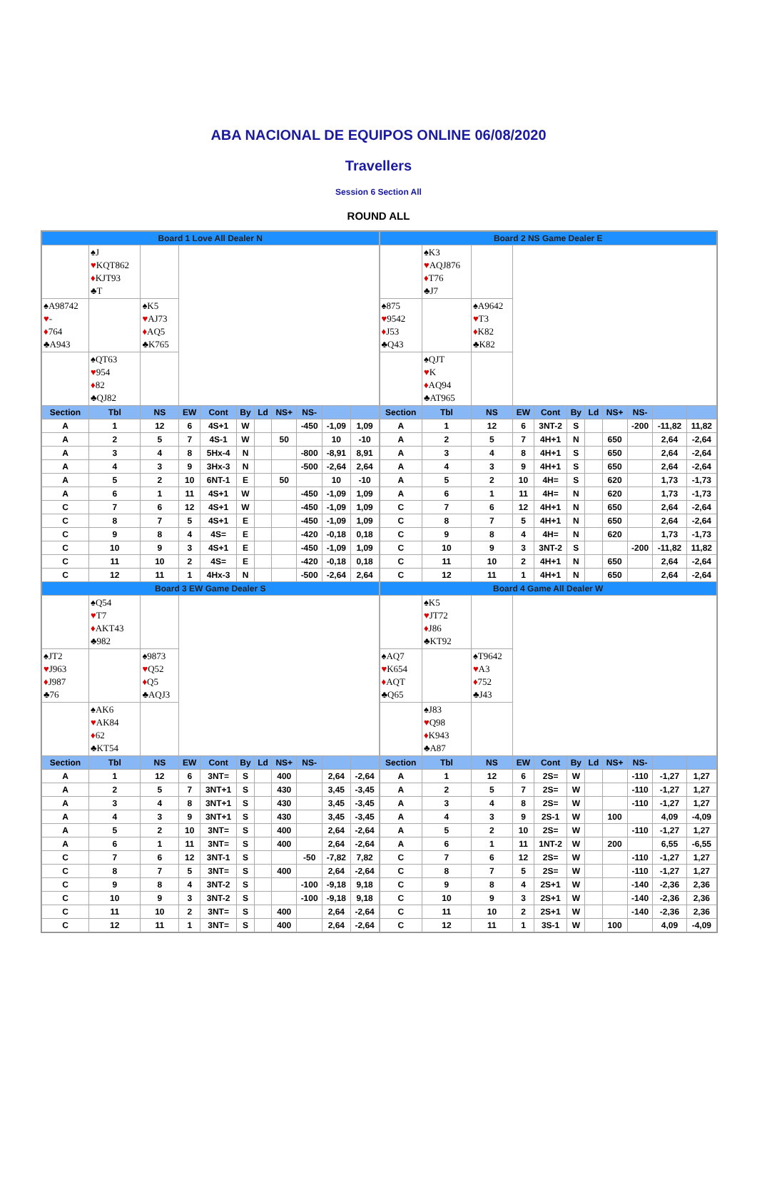ABA NACIONAL DE EQUIPOS ONLINE 06/08/2020
Travellers
Session 6 Section All
ROUND ALL
| Board 1 Love All Dealer N | | | | | | | | | | |
| | ♠J ♥ KQT862 ♦ KJT93 ♣T | | | | | | | | | |
| ♠A98742 ♥ - ♦ 764 ♣A943 | | ♠K5 ♥ AJ73 ♦ AQ5 ♣K765 | | | | | | | | |
| | ♠QT63 ♥ 954 ♦ 82 ♣QJ82 | | | | | | | | | |
| Section | Tbl | NS | EW | Cont | By | Ld | NS+ | NS- | | |
| A | 1 | 12 | 6 | 4S+1 | W | | | -450 | -1,09 | 1,09 |
| A | 2 | 5 | 7 | 4S-1 | W | | 50 | | 10 | -10 |
| A | 3 | 4 | 8 | 5Hx-4 | N | | | -800 | -8,91 | 8,91 |
| A | 4 | 3 | 9 | 3Hx-3 | N | | | -500 | -2,64 | 2,64 |
| A | 5 | 2 | 10 | 6NT-1 | E | | 50 | | 10 | -10 |
| A | 6 | 1 | 11 | 4S+1 | W | | | -450 | -1,09 | 1,09 |
| C | 7 | 6 | 12 | 4S+1 | W | | | -450 | -1,09 | 1,09 |
| C | 8 | 7 | 5 | 4S+1 | E | | | -450 | -1,09 | 1,09 |
| C | 9 | 8 | 4 | 4S= | E | | | -420 | -0,18 | 0,18 |
| C | 10 | 9 | 3 | 4S+1 | E | | | -450 | -1,09 | 1,09 |
| C | 11 | 10 | 2 | 4S= | E | | | -420 | -0,18 | 0,18 |
| C | 12 | 11 | 1 | 4Hx-3 | N | | | -500 | -2,64 | 2,64 |
| Board 3 EW Game Dealer S | | | | | | | | | | |
| | ♠Q54 ♥ T7 ♦ AKT43 ♣982 | | | | | | | | | |
| ♠JT2 ♥ J963 ♦ J987 ♣76 | | ♠9873 ♥ Q52 ♦ Q5 ♣AQJ3 | | | | | | | | |
| | ♠AK6 ♥ AK84 ♦ 62 ♣KT54 | | | | | | | | | |
| Section | Tbl | NS | EW | Cont | By | Ld | NS+ | NS- | | |
| A | 1 | 12 | 6 | 3NT= | S | | 400 | | 2,64 | -2,64 |
| A | 2 | 5 | 7 | 3NT+1 | S | | 430 | | 3,45 | -3,45 |
| A | 3 | 4 | 8 | 3NT+1 | S | | 430 | | 3,45 | -3,45 |
| A | 4 | 3 | 9 | 3NT+1 | S | | 430 | | 3,45 | -3,45 |
| A | 5 | 2 | 10 | 3NT= | S | | 400 | | 2,64 | -2,64 |
| A | 6 | 1 | 11 | 3NT= | S | | 400 | | 2,64 | -2,64 |
| C | 7 | 6 | 12 | 3NT-1 | S | | | -50 | -7,82 | 7,82 |
| C | 8 | 7 | 5 | 3NT= | S | | 400 | | 2,64 | -2,64 |
| C | 9 | 8 | 4 | 3NT-2 | S | | | -100 | -9,18 | 9,18 |
| C | 10 | 9 | 3 | 3NT-2 | S | | | -100 | -9,18 | 9,18 |
| C | 11 | 10 | 2 | 3NT= | S | | 400 | | 2,64 | -2,64 |
| C | 12 | 11 | 1 | 3NT= | S | | 400 | | 2,64 | -2,64 |
| Board 2 NS Game Dealer E | | | | | | | | | | |
| | ♠K3 ♥ AQJ876 ♦ T76 ♣J7 | | | | | | | | | |
| ♠875 ♥ 9542 ♦ J53 ♣Q43 | | ♠A9642 ♥ T3 ♦ K82 ♣K82 | | | | | | | | |
| | ♠QJT ♥ K ♦ AQ94 ♣AT965 | | | | | | | | | |
| Section | Tbl | NS | EW | Cont | By | Ld | NS+ | NS- | | |
| A | 1 | 12 | 6 | 3NT-2 | S | | | -200 | -11,82 | 11,82 |
| A | 2 | 5 | 7 | 4H+1 | N | | 650 | | 2,64 | -2,64 |
| A | 3 | 4 | 8 | 4H+1 | S | | 650 | | 2,64 | -2,64 |
| A | 4 | 3 | 9 | 4H+1 | S | | 650 | | 2,64 | -2,64 |
| A | 5 | 2 | 10 | 4H= | S | | 620 | | 1,73 | -1,73 |
| A | 6 | 1 | 11 | 4H= | N | | 620 | | 1,73 | -1,73 |
| C | 7 | 6 | 12 | 4H+1 | N | | 650 | | 2,64 | -2,64 |
| C | 8 | 7 | 5 | 4H+1 | N | | 650 | | 2,64 | -2,64 |
| C | 9 | 8 | 4 | 4H= | N | | 620 | | 1,73 | -1,73 |
| C | 10 | 9 | 3 | 3NT-2 | S | | | -200 | -11,82 | 11,82 |
| C | 11 | 10 | 2 | 4H+1 | N | | 650 | | 2,64 | -2,64 |
| C | 12 | 11 | 1 | 4H+1 | N | | 650 | | 2,64 | -2,64 |
| Board 4 Game All Dealer W | | | | | | | | | | |
| | ♠K5 ♥ JT72 ♦ J86 ♣KT92 | | | | | | | | | |
| ♠AQ7 ♥ K654 ♦ AQT ♣Q65 | | ♠T9642 ♥ A3 ♦ 752 ♣J43 | | | | | | | | |
| | ♠J83 ♥ Q98 ♦ K943 ♣A87 | | | | | | | | | |
| Section | Tbl | NS | EW | Cont | By | Ld | NS+ | NS- | | |
| A | 1 | 12 | 6 | 2S= | W | | | -110 | -1,27 | 1,27 |
| A | 2 | 5 | 7 | 2S= | W | | | -110 | -1,27 | 1,27 |
| A | 3 | 4 | 8 | 2S= | W | | | -110 | -1,27 | 1,27 |
| A | 4 | 3 | 9 | 2S-1 | W | | 100 | | 4,09 | -4,09 |
| A | 5 | 2 | 10 | 2S= | W | | | -110 | -1,27 | 1,27 |
| A | 6 | 1 | 11 | 1NT-2 | W | | 200 | | 6,55 | -6,55 |
| C | 7 | 6 | 12 | 2S= | W | | | -110 | -1,27 | 1,27 |
| C | 8 | 7 | 5 | 2S= | W | | | -110 | -1,27 | 1,27 |
| C | 9 | 8 | 4 | 2S+1 | W | | | -140 | -2,36 | 2,36 |
| C | 10 | 9 | 3 | 2S+1 | W | | | -140 | -2,36 | 2,36 |
| C | 11 | 10 | 2 | 2S+1 | W | | | -140 | -2,36 | 2,36 |
| C | 12 | 11 | 1 | 3S-1 | W | | 100 | | 4,09 | -4,09 |